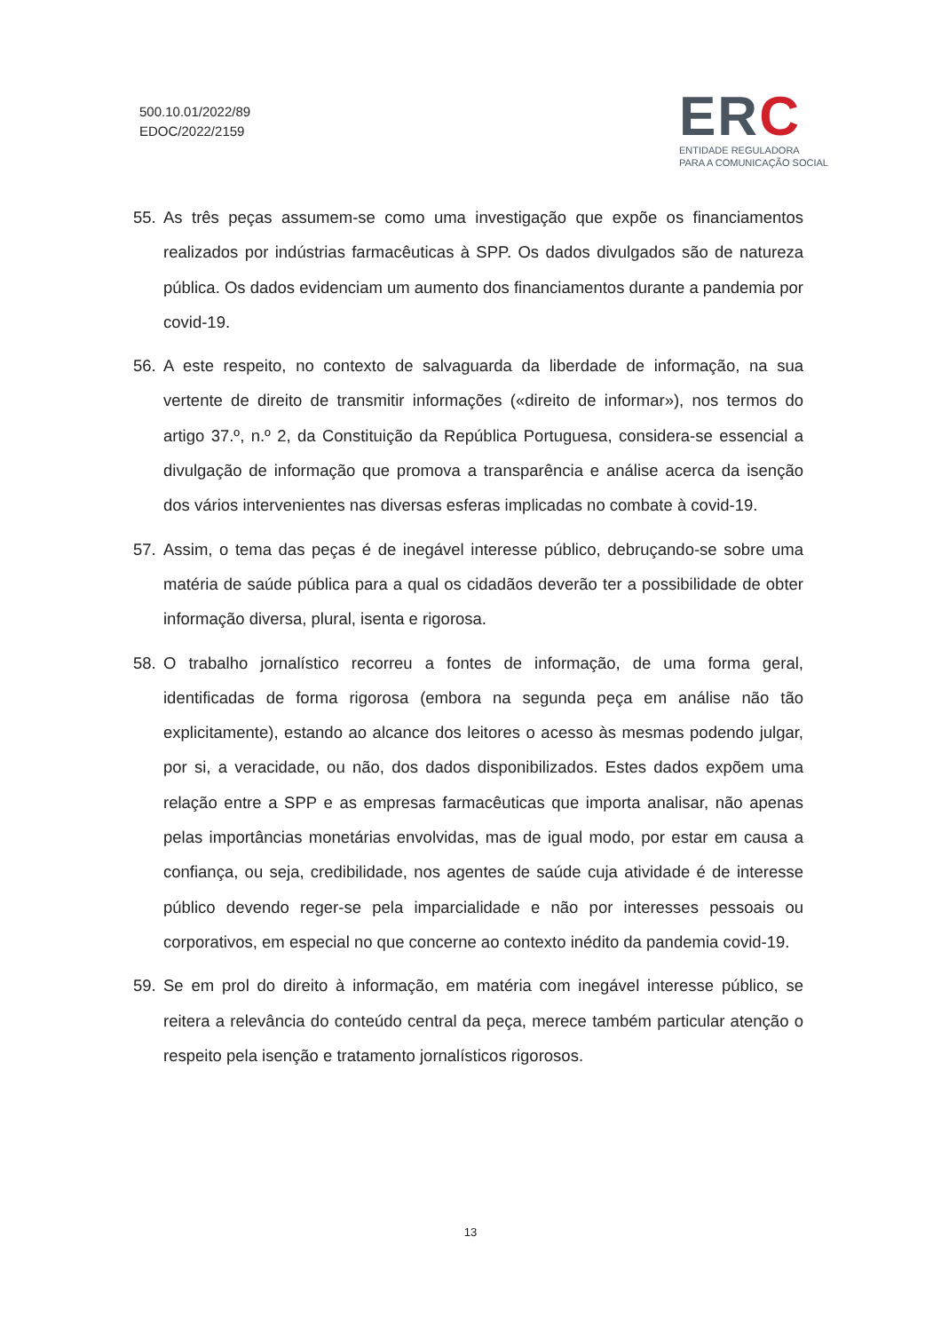500.10.01/2022/89
EDOC/2022/2159
ERC
ENTIDADE REGULADORA
PARA A COMUNICAÇÃO SOCIAL
55. As três peças assumem-se como uma investigação que expõe os financiamentos realizados por indústrias farmacêuticas à SPP. Os dados divulgados são de natureza pública. Os dados evidenciam um aumento dos financiamentos durante a pandemia por covid-19.
56. A este respeito, no contexto de salvaguarda da liberdade de informação, na sua vertente de direito de transmitir informações («direito de informar»), nos termos do artigo 37.º, n.º 2, da Constituição da República Portuguesa, considera-se essencial a divulgação de informação que promova a transparência e análise acerca da isenção dos vários intervenientes nas diversas esferas implicadas no combate à covid-19.
57. Assim, o tema das peças é de inegável interesse público, debruçando-se sobre uma matéria de saúde pública para a qual os cidadãos deverão ter a possibilidade de obter informação diversa, plural, isenta e rigorosa.
58. O trabalho jornalístico recorreu a fontes de informação, de uma forma geral, identificadas de forma rigorosa (embora na segunda peça em análise não tão explicitamente), estando ao alcance dos leitores o acesso às mesmas podendo julgar, por si, a veracidade, ou não, dos dados disponibilizados. Estes dados expõem uma relação entre a SPP e as empresas farmacêuticas que importa analisar, não apenas pelas importâncias monetárias envolvidas, mas de igual modo, por estar em causa a confiança, ou seja, credibilidade, nos agentes de saúde cuja atividade é de interesse público devendo reger-se pela imparcialidade e não por interesses pessoais ou corporativos, em especial no que concerne ao contexto inédito da pandemia covid-19.
59. Se em prol do direito à informação, em matéria com inegável interesse público, se reitera a relevância do conteúdo central da peça, merece também particular atenção o respeito pela isenção e tratamento jornalísticos rigorosos.
13